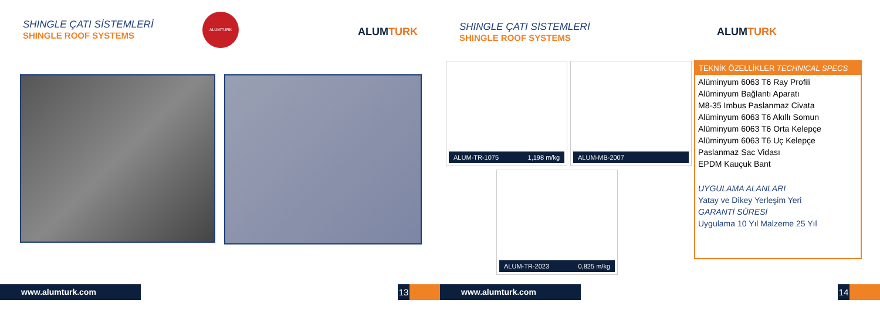SHINGLE ÇATI SİSTEMLERİ
SHINGLE ROOF SYSTEMS
ALUMTURK
ALUMTURK
www.alumturk.com 13
SHINGLE ÇATI SİSTEMLERİ
SHINGLE ROOF SYSTEMS
ALUMTURK
ALUM-TR-1075 1,198 m/kg
ALUM-MB-2007
ALUM-TR-2023 0,825 m/kg
www.alumturk.com 14
TEKNİK ÖZELLİKLER TECHNICAL SPECS
Alüminyum 6063 T6 Ray Profili
Alüminyum Bağlantı Aparatı
M8-35 Imbus Paslanmaz Civata
Alüminyum 6063 T6 Akıllı Somun
Alüminyum 6063 T6 Orta Kelepçe
Alüminyum 6063 T6 Uç Kelepçe
Paslanmaz Sac Vidası
EPDM Kauçuk Bant
UYGULAMA ALANLARI
Yatay ve Dikey Yerleşim Yeri
GARANTİ SÜRESİ
Uygulama 10 Yıl Malzeme 25 Yıl